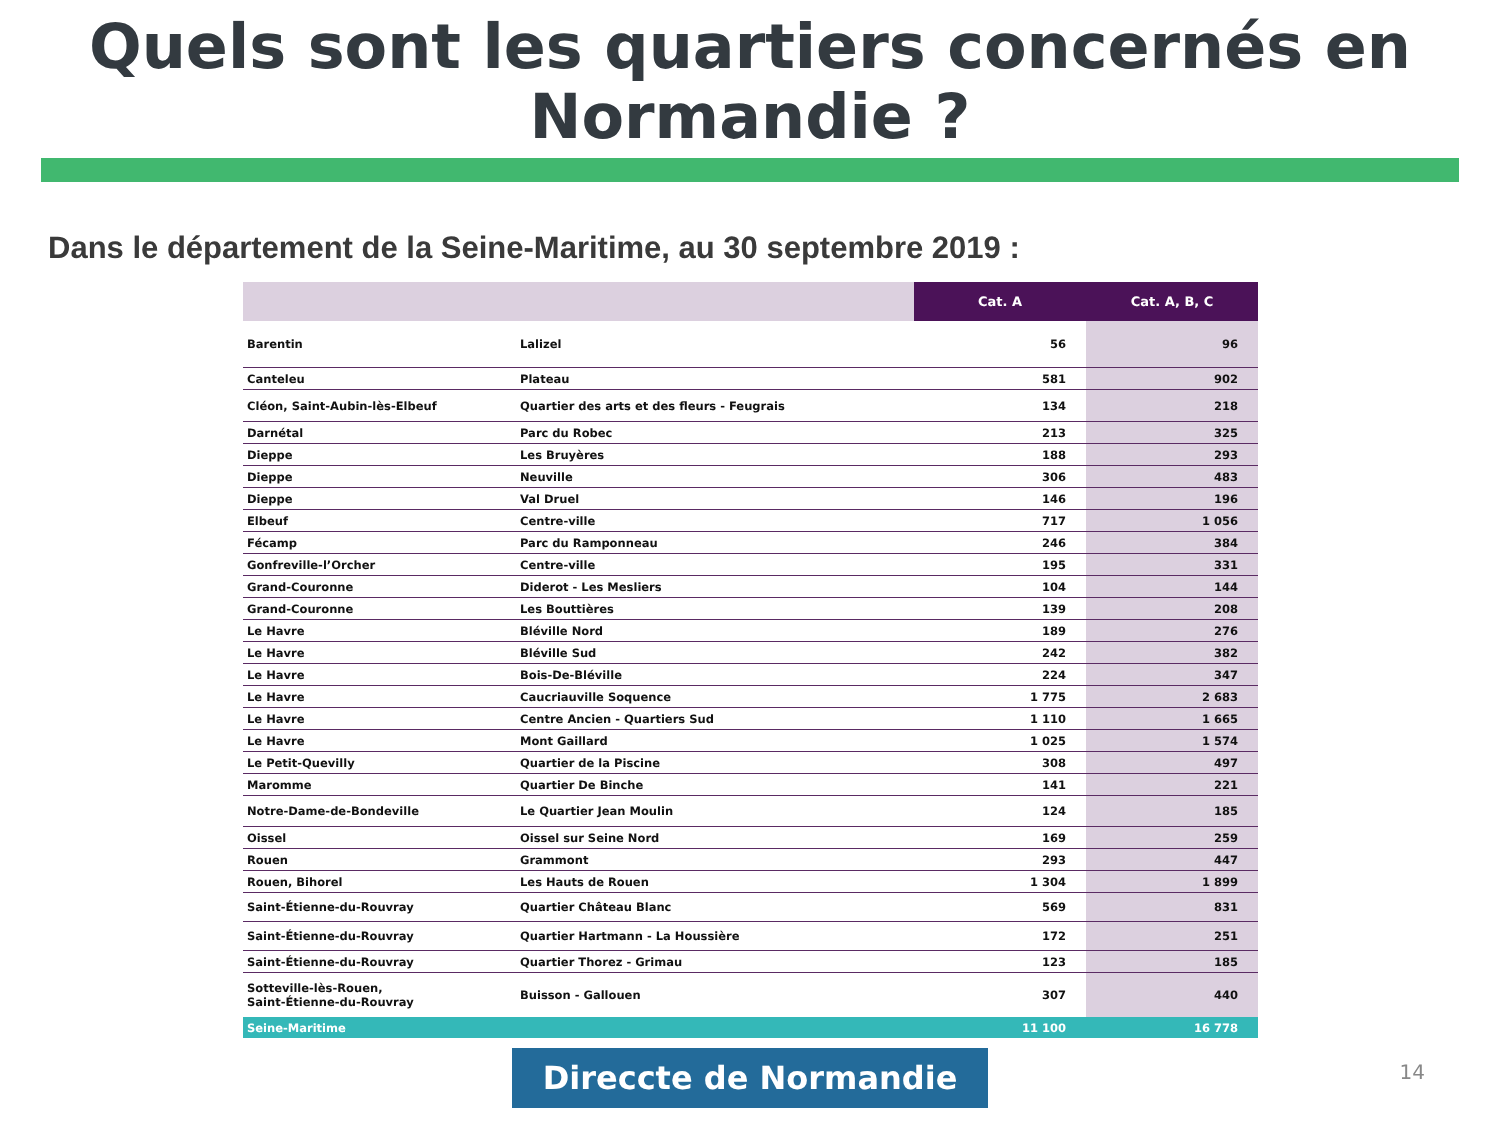Quels sont les quartiers concernés en
Normandie ?
Dans le département de la Seine-Maritime, au 30 septembre 2019 :
| | | Cat. A | Cat. A, B, C |
| --- | --- | --- | --- |
| Barentin | Lalizel | 56 | 96 |
| Canteleu | Plateau | 581 | 902 |
| Cléon, Saint-Aubin-lès-Elbeuf | Quartier des arts et des fleurs - Feugrais | 134 | 218 |
| Darnétal | Parc du Robec | 213 | 325 |
| Dieppe | Les Bruyères | 188 | 293 |
| Dieppe | Neuville | 306 | 483 |
| Dieppe | Val Druel | 146 | 196 |
| Elbeuf | Centre-ville | 717 | 1 056 |
| Fécamp | Parc du Ramponneau | 246 | 384 |
| Gonfreville-l’Orcher | Centre-ville | 195 | 331 |
| Grand-Couronne | Diderot - Les Mesliers | 104 | 144 |
| Grand-Couronne | Les Bouttières | 139 | 208 |
| Le Havre | Bléville Nord | 189 | 276 |
| Le Havre | Bléville Sud | 242 | 382 |
| Le Havre | Bois-De-Bléville | 224 | 347 |
| Le Havre | Caucriauville Soquence | 1 775 | 2 683 |
| Le Havre | Centre Ancien - Quartiers Sud | 1 110 | 1 665 |
| Le Havre | Mont Gaillard | 1 025 | 1 574 |
| Le Petit-Quevilly | Quartier de la Piscine | 308 | 497 |
| Maromme | Quartier De Binche | 141 | 221 |
| Notre-Dame-de-Bondeville | Le Quartier Jean Moulin | 124 | 185 |
| Oissel | Oissel sur Seine Nord | 169 | 259 |
| Rouen | Grammont | 293 | 447 |
| Rouen, Bihorel | Les Hauts de Rouen | 1 304 | 1 899 |
| Saint-Étienne-du-Rouvray | Quartier Château Blanc | 569 | 831 |
| Saint-Étienne-du-Rouvray | Quartier Hartmann - La Houssière | 172 | 251 |
| Saint-Étienne-du-Rouvray | Quartier Thorez - Grimau | 123 | 185 |
| Sotteville-lès-Rouen, Saint-Étienne-du-Rouvray | Buisson - Gallouen | 307 | 440 |
| Seine-Maritime | | 11 100 | 16 778 |
Direccte de Normandie
14